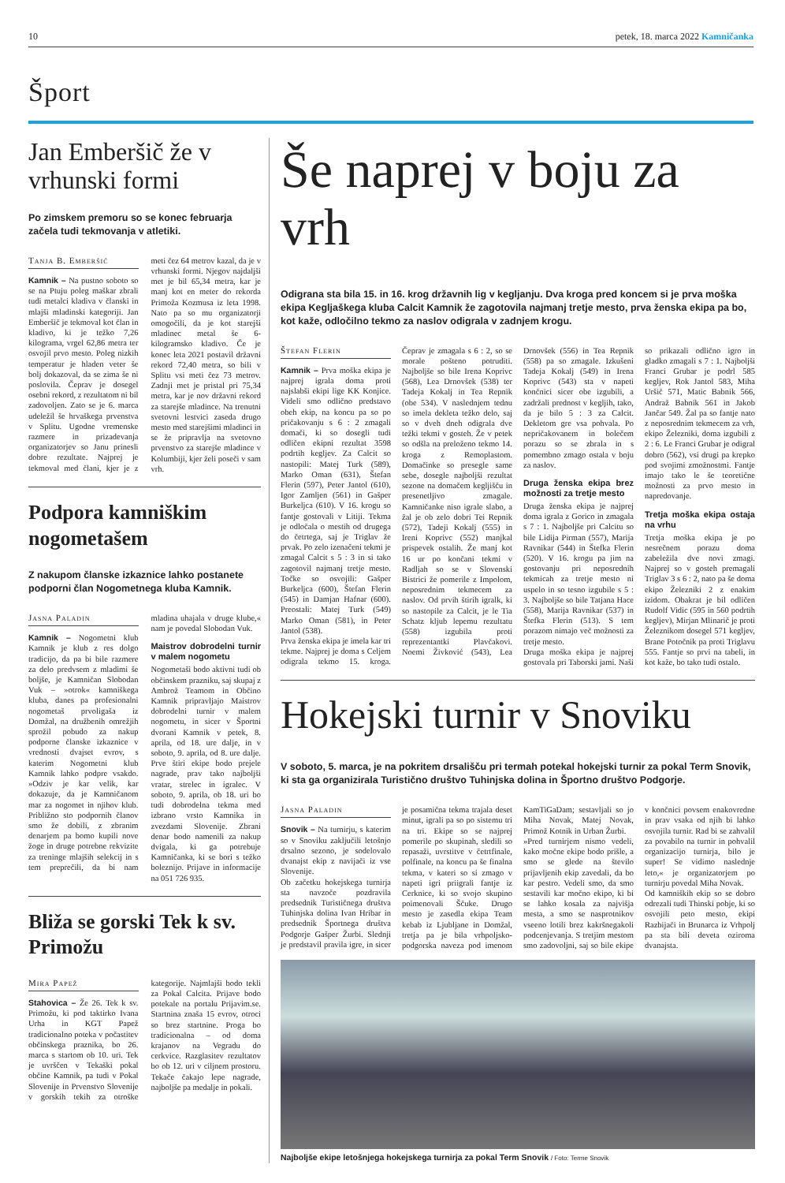10 petek, 18. marca 2022 Kamničanka
Šport
Jan Emberšič že v vrhunski formi
Po zimskem premoru so se konec februarja začela tudi tekmovanja v atletiki.
Tanja B. Emberšič
Kamnik – Na pustno soboto so se na Ptuju poleg maškar zbrali tudi metalci kladiva v članski in mlajši mladinski kategoriji. Jan Emberšič je tekmoval kot član in kladivo, ki je težko 7,26 kilograma, vrgel 62,86 metra ter osvojil prvo mesto. Poleg nizkih temperatur je hladen veter še bolj dokazoval, da se zima še ni poslovila. Čeprav je dosegel osebni rekord, z rezultatom ni bil zadovoljen. Zato se je 6. marca udeležil še hrvaškega prvenstva v Splitu. Ugodne vremenske razmere in prizadevanja organizatorjev so Janu prinesli dobre rezultate. Najprej je tekmoval med člani, kjer je z meti čez 64 metrov kazal, da je v vrhunski formi. Njegov najdaljši met je bil 65,34 metra, kar je manj kot en meter do rekorda Primoža Kozmusa iz leta 1998. Nato pa so mu organizatorji omogočili, da je kot starejši mladinec metal še 6-kilogramsko kladivo. Če je konec leta 2021 postavil državni rekord 72,40 metra, so bili v Splitu vsi meti čez 73 metrov. Zadnji met je pristal pri 75,34 metra, kar je nov državni rekord za starejše mladince. Na trenutni svetovni lestvici zaseda drugo mesto med starejšimi mladinci in se že pripravlja na svetovno prvenstvo za starejše mladince v Kolumbiji, kjer želi poseči v sam vrh.
Podpora kamniškim nogometašem
Z nakupom članske izkaznice lahko postanete podporni član Nogometnega kluba Kamnik.
Jasna Paladin
Kamnik – Nogometni klub Kamnik je klub z res dolgo tradicijo, da pa bi bile razmere za delo predvsem z mladimi še boljše, je Kamničan Slobodan Vuk – »otrok« kamniškega kluba, danes pa profesionalni nogometaš prvoligaša iz Domžal, na družbenih omrežjih sprožil pobudo za nakup podporne članske izkaznice v vrednosti dvajset evrov, s katerim Nogometni klub Kamnik lahko podpre vsakdo. »Odziv je kar velik, kar dokazuje, da je Kamničanom mar za nogomet in njihov klub. Približno sto podpornih članov smo že dobili, z zbranim denarjem pa bomo kupili nove žoge in druge potrebne rekvizite za treninge mlajših selekcij in s tem preprečili, da bi nam mladina uhajala v druge klube,« nam je povedal Slobodan Vuk.
Maistrov dobrodelni turnir v malem nogometu
Nogometaši bodo aktivni tudi ob občinskem prazniku, saj skupaj z Ambrož Teamom in Občino Kamnik pripravljajo Maistrov dobrodelni turnir v malem nogometu, in sicer v Športni dvorani Kamnik v petek, 8. aprila, od 18. ure dalje, in v soboto, 9. aprila, od 8. ure dalje. Prve štiri ekipe bodo prejele nagrade, prav tako najboljši vratar, strelec in igralec. V soboto, 9. aprila, ob 18. uri bo tudi dobrodelna tekma med izbrano vrsto Kamnika in zvezdami Slovenije. Zbrani denar bodo namenili za nakup dvigala, ki ga potrebuje Kamničanka, ki se bori s težko boleznijo. Prijave in informacije na 051 726 935.
Bliža se gorski Tek k sv. Primožu
Mira Papež
Stahovica – Že 26. Tek k sv. Primožu, ki pod taktirko Ivana Urha in KGT Papež tradicionalno poteka v počastitev občinskega praznika, bo 26. marca s startom ob 10. uri. Tek je uvrščen v Tekaški pokal občine Kamnik, pa tudi v Pokal Slovenije in Prvenstvo Slovenije v gorskih tekih za otroške kategorije. Najmlajši bodo tekli za Pokal Calcita. Prijave bodo potekale na portalu Prijavim.se. Startnina znaša 15 evrov, otroci so brez startnine. Proga bo tradicionalna – od doma krajanov na Vegradu do cerkvice. Razglasitev rezultatov bo ob 12. uri v ciljnem prostoru. Tekače čakajo lepe nagrade, najboljše pa medalje in pokali.
Še naprej v boju za vrh
Odigrana sta bila 15. in 16. krog državnih lig v kegljanju. Dva kroga pred koncem si je prva moška ekipa Kegljaškega kluba Calcit Kamnik že zagotovila najmanj tretje mesto, prva ženska ekipa pa bo, kot kaže, odločilno tekmo za naslov odigrala v zadnjem krogu.
Štefan Flerin
Kamnik – Prva moška ekipa je najprej igrala doma proti najslabši ekipi lige KK Konjice. Videli smo odlično predstavo obeh ekip, na koncu pa so po pričakovanju s 6 : 2 zmagali domači, ki so dosegli tudi odličen ekipni rezultat 3598 podrtih kegljev. Za Calcit so nastopili: Matej Turk (589), Marko Oman (631), Štefan Flerin (597), Peter Jantol (610), Igor Zamljen (561) in Gašper Burkeljca (610). V 16. krogu so fantje gostovali v Litiji. Tekma je odločala o mestih od drugega do četrtega, saj je Triglav že prvak. Po zelo izenačeni tekmi je zmagal Calcit s 5 : 3 in si tako zagotovil najmanj tretje mesto. Točke so osvojili: Gašper Burkeljca (600), Štefan Flerin (545) in Damjan Hafnar (600). Preostali: Matej Turk (549) Marko Oman (581), in Peter Jantol (538).
Prva ženska ekipa je imela kar tri tekme. Najprej je doma s Celjem odigrala tekmo 15. kroga. Čeprav je zmagala s 6 : 2, so se morale pošteno potruditi. Najboljše so bile Irena Koprivc (568), Lea Drnovšek (538) ter Tadeja Kokalj in Tea Repnik (obe 534). V naslednjem tednu so imela dekleta težko delo, saj so v dveh dneh odigrala dve težki tekmi v gosteh. Že v petek so odšla na preloženo tekmo 14. kroga z Remoplastom. Domačinke so presegle same sebe, dosegle najboljši rezultat sezone na domačem kegljišču in presenetljivo zmagale. Kamničanke niso igrale slabo, a žal je ob zelo dobri Tei Repnik (572), Tadeji Kokalj (555) in Ireni Koprivc (552) manjkal prispevek ostalih. Že manj kot 16 ur po končani tekmi v Radljah so se v Slovenski Bistrici že pomerile z Impolom, neposrednim tekmecem za naslov. Od prvih štirih igralk, ki so nastopile za Calcit, je le Tia Schatz kljub lepemu rezultatu (558) izgubila proti reprezentantki Plavčakovi. Noemi Živković (543), Lea Drnovšek (556) in Tea Repnik (558) pa so zmagale. Izkušeni Tadeja Kokalj (549) in Irena Koprivc (543) sta v napeti končnici sicer obe izgubili, a zadržali prednost v kegljih, tako, da je bilo 5 : 3 za Calcit. Dekletom gre vsa pohvala. Po nepričakovanem in bolečem porazu so se zbrala in s pomembno zmago ostala v boju za naslov.
Druga ženska ekipa brez možnosti za tretje mesto
Druga ženska ekipa je najprej doma igrala z Gorico in zmagala s 7 : 1. Najboljše pri Calcitu so bile Lidija Pirman (557), Marija Ravnikar (544) in Štefka Flerin (520). V 16. krogu pa jim na gostovanju pri neposrednih tekmicah za tretje mesto ni uspelo in so tesno izgubile s 5 : 3. Najboljše so bile Tatjana Hace (558), Marija Ravnikar (537) in Štefka Flerin (513). S tem porazom nimajo več možnosti za tretje mesto.
Druga moška ekipa je najprej gostovala pri Taborski jami. Naši so prikazali odlično igro in gladko zmagali s 7 : 1. Najboljši Franci Grubar je podrl 585 kegljev, Rok Jantol 583, Miha Uršič 571, Matic Babnik 566, Andraž Babnik 561 in Jakob Jančar 549. Žal pa so fantje nato z neposrednim tekmecem za vrh, ekipo Železniki, doma izgubili z 2 : 6. Le Franci Grubar je odigral dobro (562), vsi drugi pa krepko pod svojimi zmožnostmi. Fantje imajo tako le še teoretične možnosti za prvo mesto in napredovanje.
Tretja moška ekipa ostaja na vrhu
Tretja moška ekipa je po nesrečnem porazu doma zabeležila dve novi zmagi. Najprej so v gosteh premagali Triglav 3 s 6 : 2, nato pa še doma ekipo Železniki 2 z enakim izidom. Obakrat je bil odličen Rudolf Vidic (595 in 560 podrtih kegljev), Mirjan Mlinarič je proti Železnikom dosegel 571 kegljev, Brane Potočnik pa proti Triglavu 555. Fantje so prvi na tabeli, in kot kaže, bo tako tudi ostalo.
Hokejski turnir v Snoviku
V soboto, 5. marca, je na pokritem drsališču pri termah potekal hokejski turnir za pokal Term Snovik, ki sta ga organizirala Turistično društvo Tuhinjska dolina in Športno društvo Podgorje.
Jasna Paladin
Snovik – Na turnirju, s katerim so v Snoviku zaključili letošnjo drsalno sezono, je sodelovalo dvanajst ekip z navijači iz vse Slovenije.
Ob začetku hokejskega turnirja sta navzoče pozdravila predsednik Turističnega društva Tuhinjska dolina Ivan Hribar in predsednik Športnega društva Podgorje Gašper Žurbi. Slednji je predstavil pravila igre, in sicer je posamična tekma trajala deset minut, igrali pa so po sistemu tri na tri. Ekipe so se najprej pomerile po skupinah, sledili so repasaži, uvrstitve v četrtfinale, polfinale, na koncu pa še finalna tekma, v kateri so si zmago v napeti igri priigrali fantje iz Cerknice, ki so svojo skupino poimenovali Ščuke. Drugo mesto je zasedla ekipa Team kebab iz Ljubljane in Domžal, tretja pa je bila vrhpoljsko-podgorska naveza pod imenom KamTiGaDam; sestavljali so jo Miha Novak, Matej Novak, Primož Kotnik in Urban Žurbi.
»Pred turnirjem nismo vedeli, kako močne ekipe bodo prišle, a smo se glede na število prijavljenih ekip zavedali, da bo kar pestro. Vedeli smo, da smo sestavili kar močno ekipo, ki bi se lahko kosala za najvišja mesta, a smo se nasprotnikov vseeno lotili brez kakršnegakoli podcenjevanja. S tretjim mestom smo zadovoljni, saj so bile ekipe v končnici povsem enakovredne in prav vsaka od njih bi lahko osvojila turnir. Rad bi se zahvalil za povabilo na turnir in pohvalil organizacijo turnirja, bilo je super! Se vidimo naslednje leto,« je organizatorjem po turnirju povedal Miha Novak.
Od kamniških ekip so se dobro odrezali tudi Thinski pobje, ki so osvojili peto mesto, ekipi Razbijači in Brunarca iz Vrhpolj pa sta bili deveta oziroma dvanajsta.
Najboljše ekipe letošnjega hokejskega turnirja za pokal Term Snovik / Foto: Terme Snovik